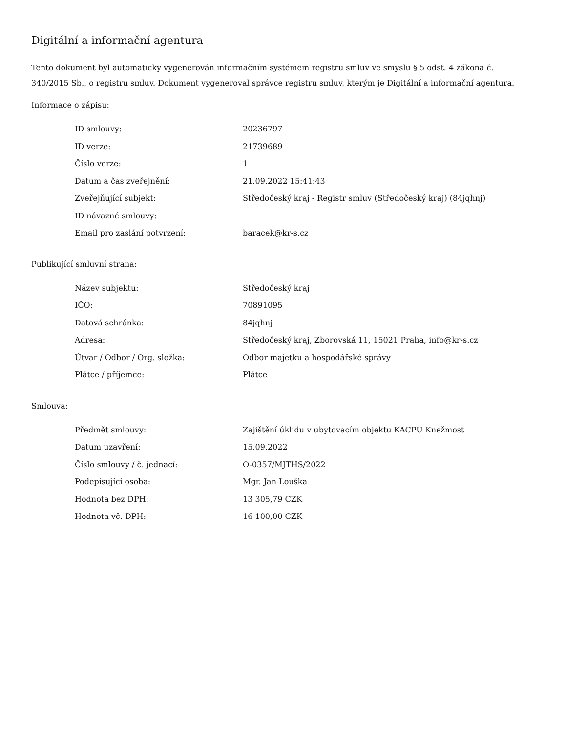Digitální a informační agentura
Tento dokument byl automaticky vygenerován informačním systémem registru smluv ve smyslu § 5 odst. 4 zákona č. 340/2015 Sb., o registru smluv. Dokument vygeneroval správce registru smluv, kterým je Digitální a informační agentura.
Informace o zápisu:
| ID smlouvy: | 20236797 |
| ID verze: | 21739689 |
| Číslo verze: | 1 |
| Datum a čas zveřejnění: | 21.09.2022 15:41:43 |
| Zveřejňující subjekt: | Středočeský kraj - Registr smluv (Středočeský kraj) (84jqhnj) |
| ID návazné smlouvy: | |
| Email pro zaslání potvrzení: | baracek@kr-s.cz |
Publikující smluvní strana:
| Název subjektu: | Středočeský kraj |
| IČO: | 70891095 |
| Datová schránka: | 84jqhnj |
| Adresa: | Středočeský kraj, Zborovská 11, 15021 Praha, info@kr-s.cz |
| Útvar / Odbor / Org. složka: | Odbor majetku a hospodářské správy |
| Plátce / příjemce: | Plátce |
Smlouva:
| Předmět smlouvy: | Zajištění úklidu v ubytovacím objektu KACPU Knežmost |
| Datum uzavření: | 15.09.2022 |
| Číslo smlouvy / č. jednací: | O-0357/MJTHS/2022 |
| Podepisující osoba: | Mgr. Jan Louška |
| Hodnota bez DPH: | 13 305,79 CZK |
| Hodnota vč. DPH: | 16 100,00 CZK |